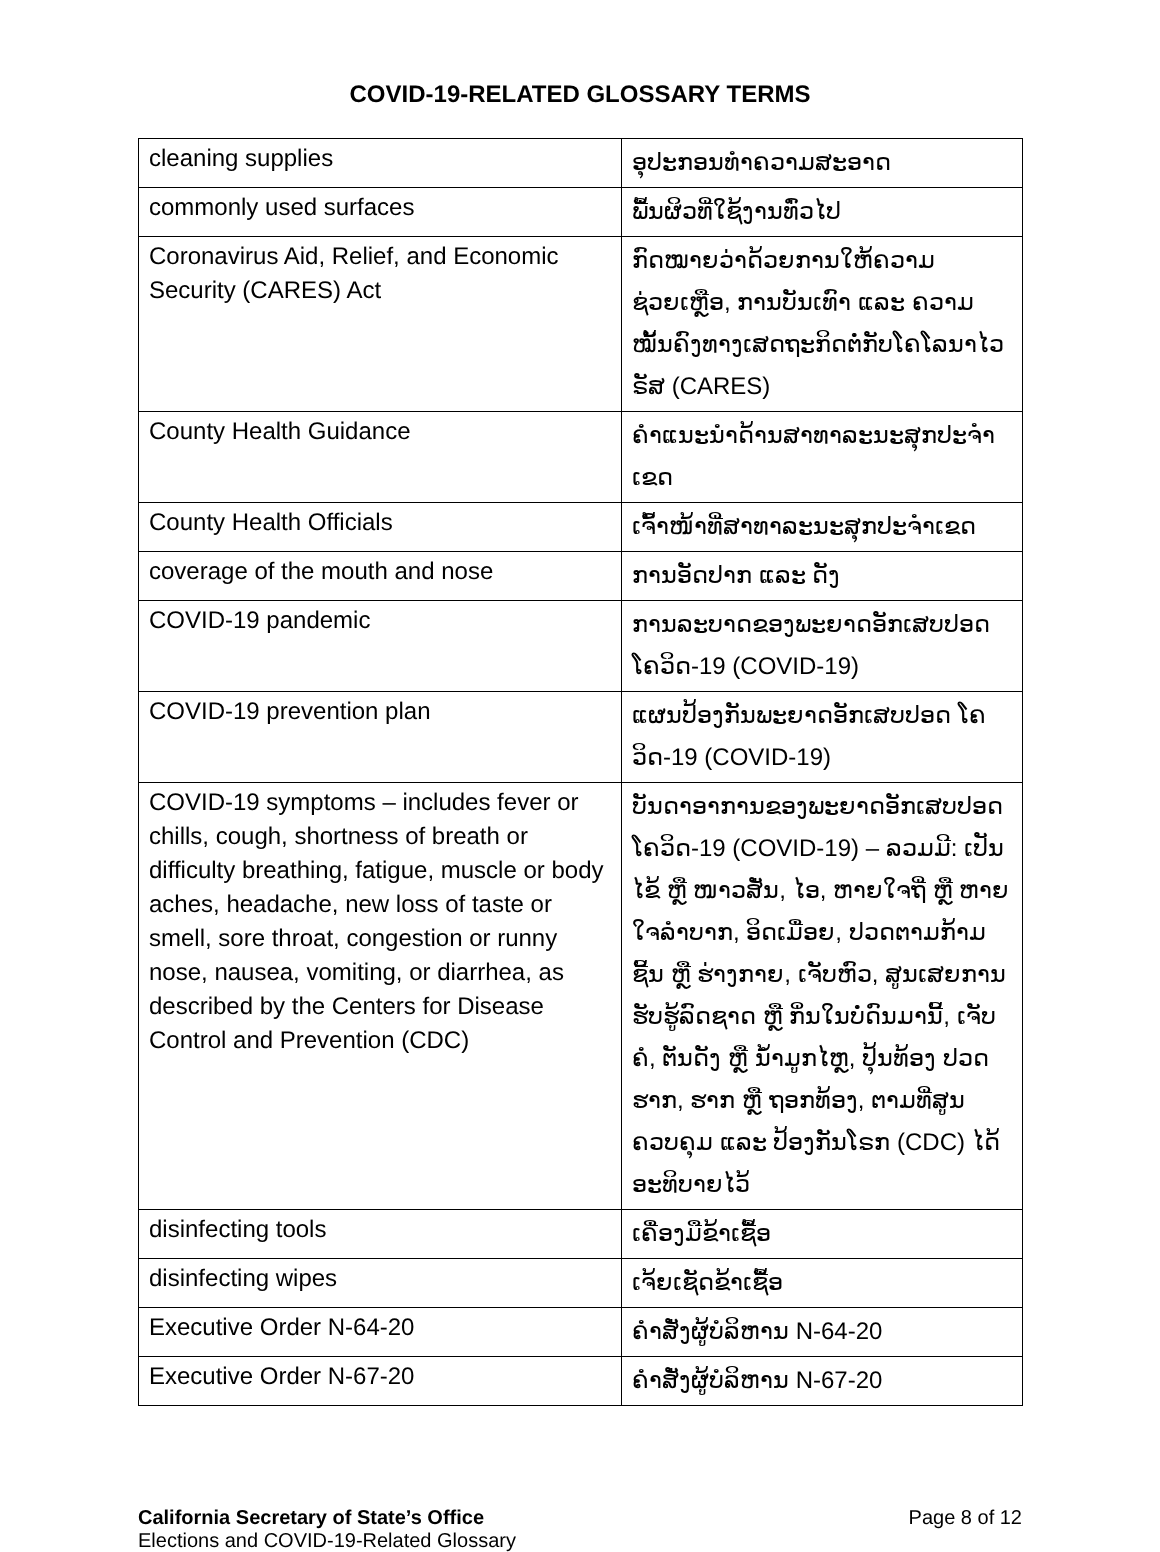COVID-19-RELATED GLOSSARY TERMS
| cleaning supplies | ອຸປະກອນທຳຄວາມສະອາດ |
| commonly used surfaces | ພື້ນຜິວທີ່ໃຊ້ງານທົ່ວໄປ |
| Coronavirus Aid, Relief, and Economic Security (CARES) Act | ກົດໝາຍວ່າດ້ວຍການໃຫ້ຄວາມຊ່ວຍເຫຼືອ, ການບັນເທົາ ແລະ ຄວາມໝັ້ນຄົງທາງເສດຖະກິດຕໍ່ກັບໂຄໂລນາໄວຣັສ (CARES) |
| County Health Guidance | ຄໍາແນະນໍາດ້ານສາທາລະນະສຸກປະຈໍາເຂດ |
| County Health Officials | ເຈົ້າໜ້າທີ່ສາທາລະນະສຸກປະຈໍາເຂດ |
| coverage of the mouth and nose | ການອັດປາກ ແລະ ດັງ |
| COVID-19 pandemic | ການລະບາດຂອງພະຍາດອັກເສບປອດ ໂຄວິດ-19 (COVID-19) |
| COVID-19 prevention plan | ແຜນປ້ອງກັນພະຍາດອັກເສບປອດ ໂຄວິດ-19 (COVID-19) |
| COVID-19 symptoms – includes fever or chills, cough, shortness of breath or difficulty breathing, fatigue, muscle or body aches, headache, new loss of taste or smell, sore throat, congestion or runny nose, nausea, vomiting, or diarrhea, as described by the Centers for Disease Control and Prevention (CDC) | ບັນດາອາການຂອງພະຍາດອັກເສບປອດ ໂຄວິດ-19 (COVID-19) – ລວມມີ: ເປັນໄຂ້ ຫຼື ໜາວສັ່ນ, ໄອ, ຫາຍໃຈຖີ່ ຫຼື ຫາຍໃຈລໍາບາກ, ອິດເມື່ອຍ, ປວດຕາມກ້າມຊີ້ນ ຫຼື ຮ່າງກາຍ, ເຈັບຫົວ, ສູນເສຍການຮັບຮູ້ລົດຊາດ ຫຼື ກິ່ນໃນບໍ່ດົນມານີ້, ເຈັບຄໍ, ຕັນດັງ ຫຼື ນໍ້າມູກໄຫຼ, ປຸ້ນທ້ອງ ປວດຮາກ, ຮາກ ຫຼື ຖອກທ້ອງ, ຕາມທີ່ສູນຄວບຄຸມ ແລະ ປ້ອງກັນໂຣກ (CDC) ໄດ້ອະທິບາຍໄວ້ |
| disinfecting tools | ເຄື່ອງມືຂ້າເຊື້ອ |
| disinfecting wipes | ເຈ້ຍເຊັດຂ້າເຊື້ອ |
| Executive Order N-64-20 | ຄໍາສັ່ງຜູ້ບໍລິຫານ N-64-20 |
| Executive Order N-67-20 | ຄໍາສັ່ງຜູ້ບໍລິຫານ N-67-20 |
California Secretary of State’s Office
Elections and COVID-19-Related Glossary
Page 8 of 12